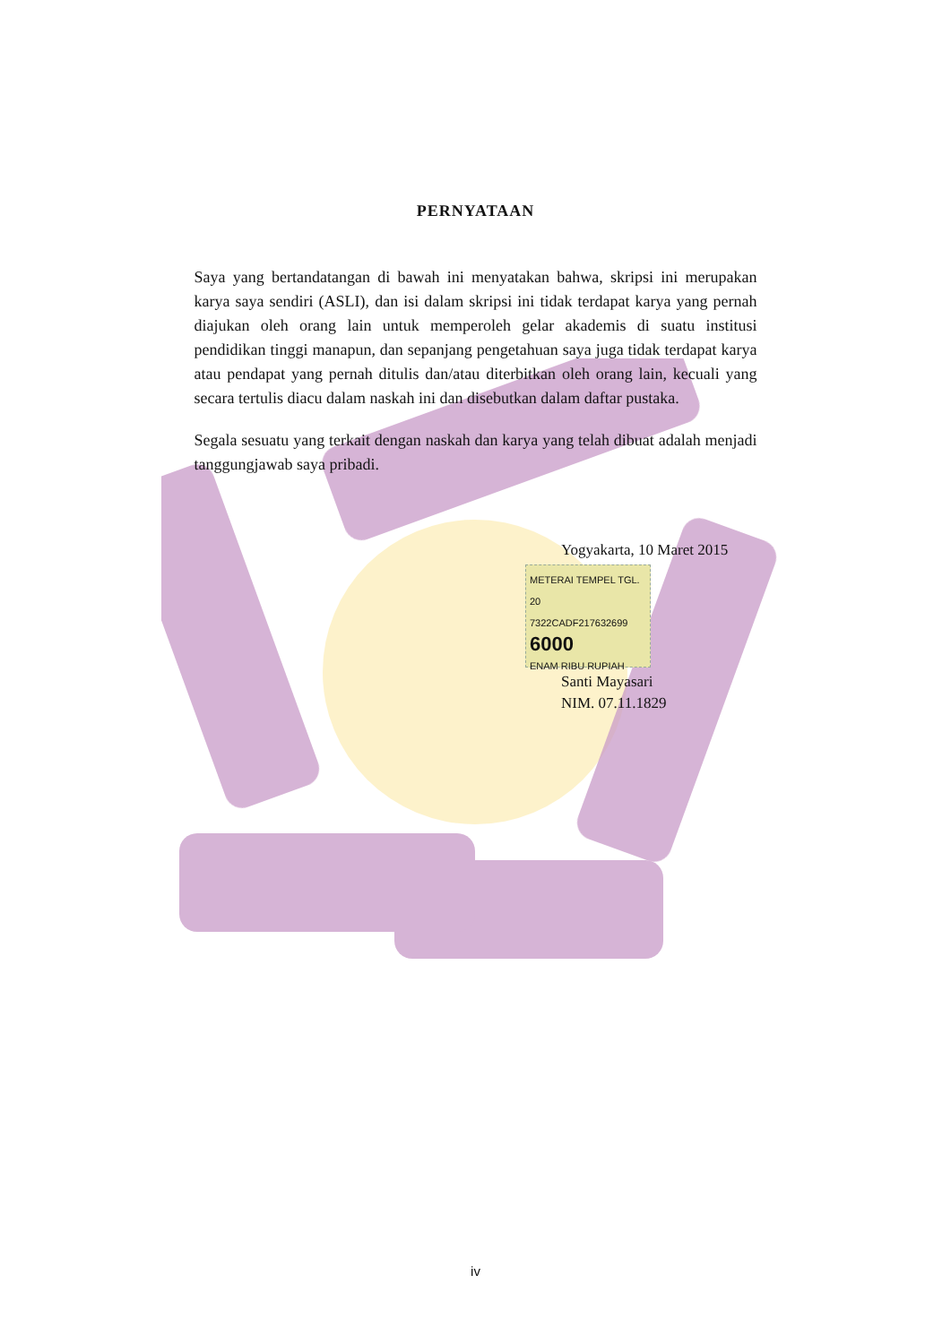PERNYATAAN
Saya yang bertandatangan di bawah ini menyatakan bahwa, skripsi ini merupakan karya saya sendiri (ASLI), dan isi dalam skripsi ini tidak terdapat karya yang pernah diajukan oleh orang lain untuk memperoleh gelar akademis di suatu institusi pendidikan tinggi manapun, dan sepanjang pengetahuan saya juga tidak terdapat karya atau pendapat yang pernah ditulis dan/atau diterbitkan oleh orang lain, kecuali yang secara tertulis diacu dalam naskah ini dan disebutkan dalam daftar pustaka.
Segala sesuatu yang terkait dengan naskah dan karya yang telah dibuat adalah menjadi tanggungjawab saya pribadi.
Yogyakarta, 10 Maret 2015
METERAI TEMPEL TGL. 20
7322CADF217632699
6000
ENAM RIBU RUPIAH
Santi Mayasari
NIM. 07.11.1829
iv